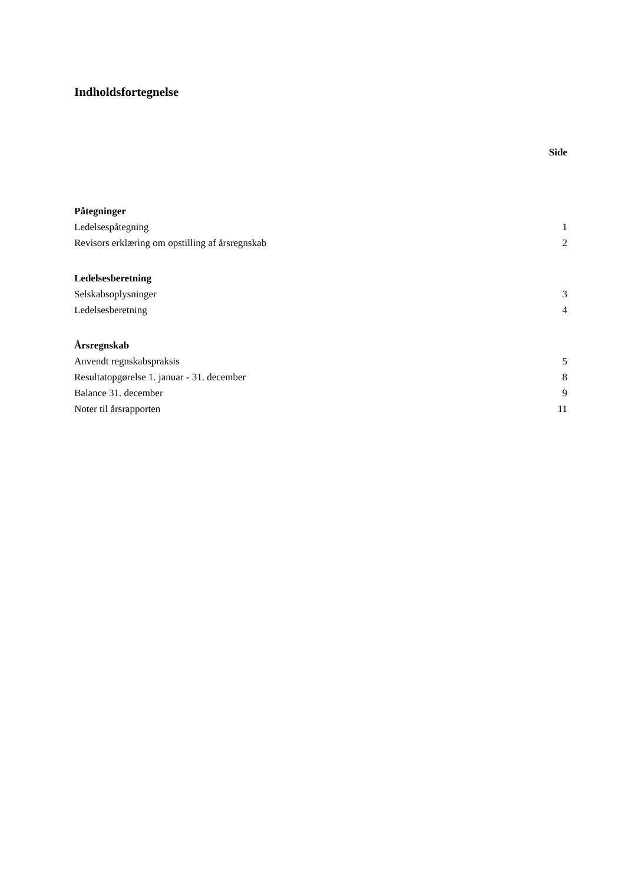Indholdsfortegnelse
Side
| Påtegninger | |
| Ledelsespåtegning | 1 |
| Revisors erklæring om opstilling af årsregnskab | 2 |
| Ledelsesberetning | |
| Selskabsoplysninger | 3 |
| Ledelsesberetning | 4 |
| Årsregnskab | |
| Anvendt regnskabspraksis | 5 |
| Resultatopgørelse 1. januar - 31. december | 8 |
| Balance 31. december | 9 |
| Noter til årsrapporten | 11 |